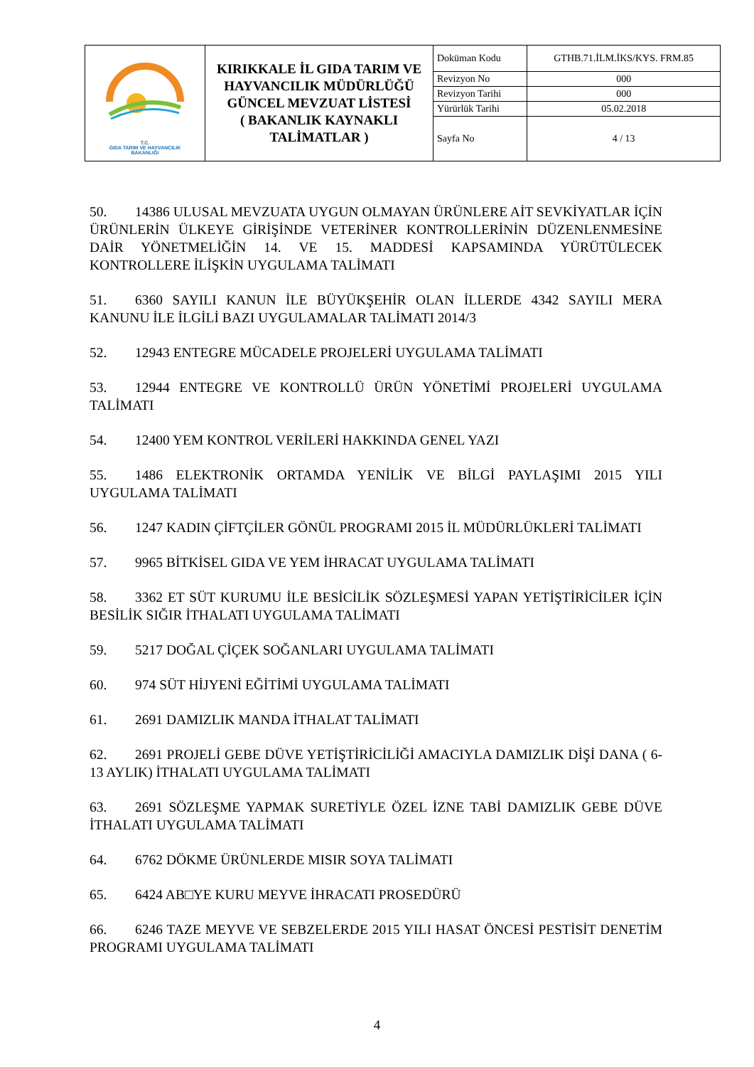| T.C. GIDA TARIM VE HAYVANCILIK BAKANLIĞI | KIRIKKALE İL GIDA TARIM VE HAYVANCILIK MÜDÜRLÜĞÜ GÜNCEL MEVZUAT LİSTESİ ( BAKANLIK KAYNAKLI TALİMATLAR ) | Doküman Kodu | GTHB.71.İLM.İKS/KYS. FRM.85 |
| | | Revizyon No | 000 |
| | | Revizyon Tarihi | 000 |
| | | Yürürlük Tarihi | 05.02.2018 |
| | | Sayfa No | 4 / 13 |
50. 14386 ULUSAL MEVZUATA UYGUN OLMAYAN ÜRÜNLERE AİT SEVKİYATLAR İÇİN ÜRÜNLERİN ÜLKEYE GİRİŞİNDE VETERİNER KONTROLLERİNİN DÜZENLENMESİNE DAİR YÖNETMELİĞİN 14. VE 15. MADDESİ KAPSAMINDA YÜRÜTÜLECEK KONTROLLERE İLİŞKİN UYGULAMA TALİMATI
51. 6360 SAYILI KANUN İLE BÜYÜKŞEHİR OLAN İLLERDE 4342 SAYILI MERA KANUNU İLE İLGİLİ BAZI UYGULAMALAR TALİMATI 2014/3
52. 12943 ENTEGRE MÜCADELE PROJELERİ UYGULAMA TALİMATI
53. 12944 ENTEGRE VE KONTROLLÜ ÜRÜN YÖNETİMİ PROJELERİ UYGULAMA TALİMATI
54. 12400 YEM KONTROL VERİLERİ HAKKINDA GENEL YAZI
55. 1486 ELEKTRONİK ORTAMDA YENİLİK VE BİLGİ PAYLAŞIMI 2015 YILI UYGULAMA TALİMATI
56. 1247 KADIN ÇİFTÇİLER GÖNÜL PROGRAMI 2015 İL MÜDÜRLÜKLERİ TALİMATI
57. 9965 BİTKİSEL GIDA VE YEM İHRACAT UYGULAMA TALİMATI
58. 3362 ET SÜT KURUMU İLE BESİCİLİK SÖZLEŞMESİ YAPAN YETİŞTİRİCİLER İÇİN BESİLİK SIĞIR İTHALATI UYGULAMA TALİMATI
59. 5217 DOĞAL ÇİÇEK SOĞANLARI UYGULAMA TALİMATI
60. 974 SÜT HİJYENİ EĞİTİMİ UYGULAMA TALİMATI
61. 2691 DAMIZLIK MANDA İTHALAT TALİMATI
62. 2691 PROJELİ GEBE DÜVE YETİŞTİRİCİLİĞİ AMACIYLA DAMIZLIK DİŞİ DANA ( 6-13 AYLIK) İTHALATI UYGULAMA TALİMATI
63. 2691 SÖZLEŞME YAPMAK SURETİYLE ÖZEL İZNE TABİ DAMIZLIK GEBE DÜVE İTHALATI UYGULAMA TALİMATI
64. 6762 DÖKME ÜRÜNLERDE MISIR SOYA TALİMATI
65. 6424 AB□YE KURU MEYVE İHRACATI PROSEDÜRÜ
66. 6246 TAZE MEYVE VE SEBZELERDE 2015 YILI HASAT ÖNCESİ PESTİSİT DENETİM PROGRAMI UYGULAMA TALİMATI
4